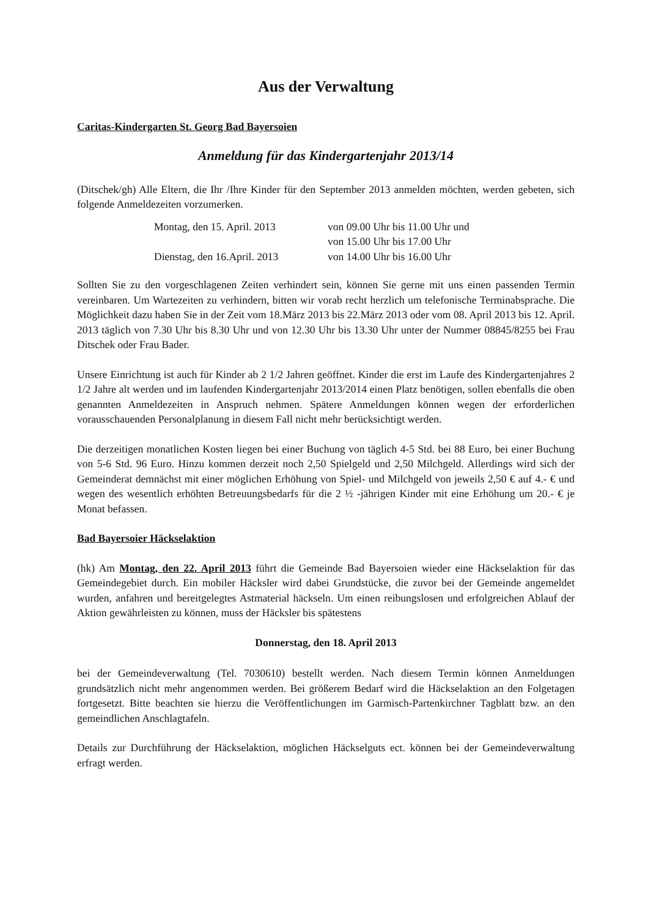Aus der Verwaltung
Caritas-Kindergarten St. Georg Bad Bayersoien
Anmeldung für das Kindergartenjahr 2013/14
(Ditschek/gh) Alle Eltern, die Ihr /Ihre Kinder für den September 2013 anmelden möchten, werden gebeten, sich folgende Anmeldezeiten vorzumerken.
Montag, den 15. April. 2013 von 09.00 Uhr bis 11.00 Uhr und
von 15.00 Uhr bis 17.00 Uhr
Dienstag, den 16.April. 2013 von 14.00 Uhr bis 16.00 Uhr
Sollten Sie zu den vorgeschlagenen Zeiten verhindert sein, können Sie gerne mit uns einen passenden Termin vereinbaren. Um Wartezeiten zu verhindern, bitten wir vorab recht herzlich um telefonische Terminabsprache. Die Möglichkeit dazu haben Sie in der Zeit vom 18.März 2013 bis 22.März 2013 oder vom 08. April 2013 bis 12. April. 2013 täglich von 7.30 Uhr bis 8.30 Uhr und von 12.30 Uhr bis 13.30 Uhr unter der Nummer 08845/8255 bei Frau Ditschek oder Frau Bader.
Unsere Einrichtung ist auch für Kinder ab 2 1/2 Jahren geöffnet. Kinder die erst im Laufe des Kindergartenjahres 2 1/2 Jahre alt werden und im laufenden Kindergartenjahr 2013/2014 einen Platz benötigen, sollen ebenfalls die oben genannten Anmeldezeiten in Anspruch nehmen. Spätere Anmeldungen können wegen der erforderlichen vorausschauenden Personalplanung in diesem Fall nicht mehr berücksichtigt werden.
Die derzeitigen monatlichen Kosten liegen bei einer Buchung von täglich 4-5 Std. bei 88 Euro, bei einer Buchung von 5-6 Std. 96 Euro. Hinzu kommen derzeit noch 2,50 Spielgeld und 2,50 Milchgeld. Allerdings wird sich der Gemeinderat demnächst mit einer möglichen Erhöhung von Spiel- und Milchgeld von jeweils 2,50 € auf 4.- € und wegen des wesentlich erhöhten Betreuungsbedarfs für die 2 ½ -jährigen Kinder mit eine Erhöhung um 20.- € je Monat befassen.
Bad Bayersoier Häckselaktion
(hk) Am Montag, den 22. April 2013 führt die Gemeinde Bad Bayersoien wieder eine Häckselaktion für das Gemeindegebiet durch. Ein mobiler Häcksler wird dabei Grundstücke, die zuvor bei der Gemeinde angemeldet wurden, anfahren und bereitgelegtes Astmaterial häckseln. Um einen reibungslosen und erfolgreichen Ablauf der Aktion gewährleisten zu können, muss der Häcksler bis spätestens
Donnerstag, den 18. April 2013
bei der Gemeindeverwaltung (Tel. 7030610) bestellt werden. Nach diesem Termin können Anmeldungen grundsätzlich nicht mehr angenommen werden. Bei größerem Bedarf wird die Häckselaktion an den Folgetagen fortgesetzt. Bitte beachten sie hierzu die Veröffentlichungen im Garmisch-Partenkirchner Tagblatt bzw. an den gemeindlichen Anschlagtafeln.
Details zur Durchführung der Häckselaktion, möglichen Häckselguts ect. können bei der Gemeindeverwaltung erfragt werden.